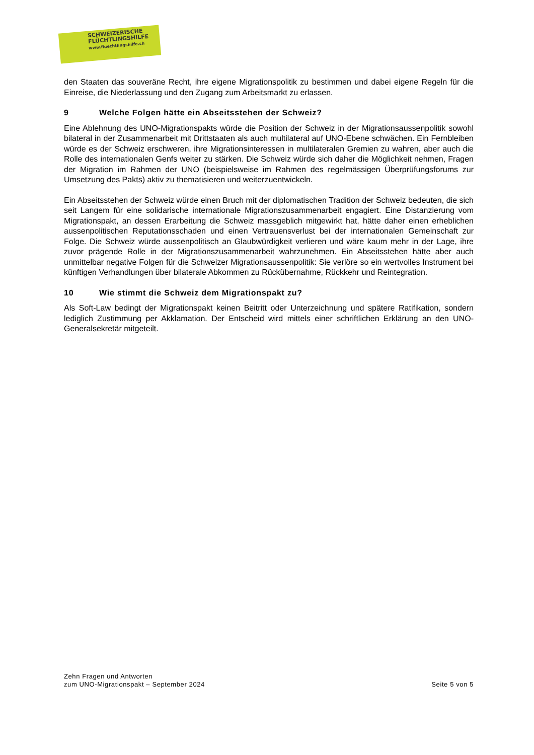SCHWEIZERISCHE
FLÜCHTLINGSHILFE
www.fluechtlingshilfe.ch
den Staaten das souveräne Recht, ihre eigene Migrationspolitik zu bestimmen und dabei eigene Regeln für die Einreise, die Niederlassung und den Zugang zum Arbeitsmarkt zu erlassen.
9 Welche Folgen hätte ein Abseitsstehen der Schweiz?
Eine Ablehnung des UNO-Migrationspakts würde die Position der Schweiz in der Migrationsaussenpolitik sowohl bilateral in der Zusammenarbeit mit Drittstaaten als auch multilateral auf UNO-Ebene schwächen. Ein Fernbleiben würde es der Schweiz erschweren, ihre Migrationsinteressen in multilateralen Gremien zu wahren, aber auch die Rolle des internationalen Genfs weiter zu stärken. Die Schweiz würde sich daher die Möglichkeit nehmen, Fragen der Migration im Rahmen der UNO (beispielsweise im Rahmen des regelmässigen Überprüfungsforums zur Umsetzung des Pakts) aktiv zu thematisieren und weiterzuentwickeln.
Ein Abseitsstehen der Schweiz würde einen Bruch mit der diplomatischen Tradition der Schweiz bedeuten, die sich seit Langem für eine solidarische internationale Migrationszusammenarbeit engagiert. Eine Distanzierung vom Migrationspakt, an dessen Erarbeitung die Schweiz massgeblich mitgewirkt hat, hätte daher einen erheblichen aussenpolitischen Reputationsschaden und einen Vertrauensverlust bei der internationalen Gemeinschaft zur Folge. Die Schweiz würde aussenpolitisch an Glaubwürdigkeit verlieren und wäre kaum mehr in der Lage, ihre zuvor prägende Rolle in der Migrationszusammenarbeit wahrzunehmen. Ein Abseitsstehen hätte aber auch unmittelbar negative Folgen für die Schweizer Migrationsaussenpolitik: Sie verlöre so ein wertvolles Instrument bei künftigen Verhandlungen über bilaterale Abkommen zu Rückübernahme, Rückkehr und Reintegration.
10 Wie stimmt die Schweiz dem Migrationspakt zu?
Als Soft-Law bedingt der Migrationspakt keinen Beitritt oder Unterzeichnung und spätere Ratifikation, sondern lediglich Zustimmung per Akklamation. Der Entscheid wird mittels einer schriftlichen Erklärung an den UNO-Generalsekretär mitgeteilt.
Zehn Fragen und Antworten
zum UNO-Migrationspakt – September 2024
Seite 5 von 5